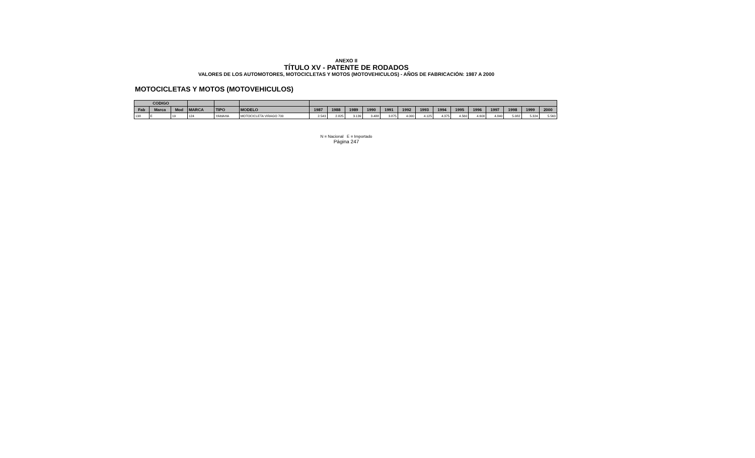ANEXO II
TÍTULO XV - PATENTE DE RODADOS
VALORES DE LOS AUTOMOTORES, MOTOCICLETAS Y MOTOS (MOTOVEHICULOS) - AÑOS DE FABRICACIÓN: 1987 A 2000
MOTOCICLETAS Y MOTOS (MOTOVEHICULOS)
| CODIGO | | | | | | | | | | | | | | | | | | | |
| --- | --- | --- | --- | --- | --- | --- | --- | --- | --- | --- | --- | --- | --- | --- | --- | --- | --- | --- | --- |
| Fab | Marca | Mod | MARCA | TIPO | MODELO | 1987 | 1988 | 1989 | 1990 | 1991 | 1992 | 1993 | 1994 | 1995 | 1996 | 1997 | 1998 | 1999 | 2000 |
| 138 | E | 19 | 124 | YAMAHA | MOTOCICLETA VIRAGO 700 | 2.543 | 2.825 | 3.139 | 3.488 | 3.875 | 4.000 | 4.125 | 4.375 | 4.560 | 4.600 | 4.840 | 5.082 | 5.324 | 5.563 |
N = Nacional E = Importado
Página 247